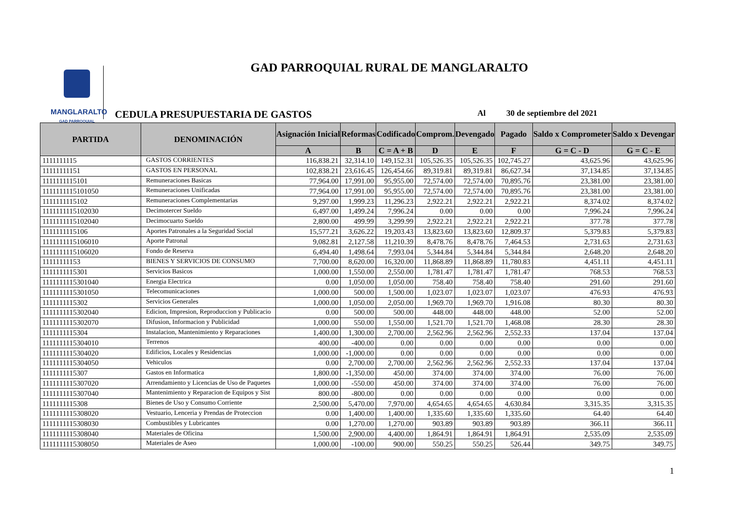MANGLARALTO
GAD PARROQUIAL
GAD PARROQUIAL RURAL DE MANGLARALTO
CEDULA PRESUPUESTARIA DE GASTOS
Al 30 de septiembre del 2021
| PARTIDA | DENOMINACIÓN | Asignación Inicial | Reformas | Codificado | Comprom. | Devengado | Pagado | Saldo x Comprometer | Saldo x Devengar |
| --- | --- | --- | --- | --- | --- | --- | --- | --- | --- |
| | | A | B | C = A + B | D | E | F | G = C - D | G = C - E |
| 1111111115 | GASTOS CORRIENTES | 116,838.21 | 32,314.10 | 149,152.31 | 105,526.35 | 105,526.35 | 102,745.27 | 43,625.96 | 43,625.96 |
| 11111111151 | GASTOS EN PERSONAL | 102,838.21 | 23,616.45 | 126,454.66 | 89,319.81 | 89,319.81 | 86,627.34 | 37,134.85 | 37,134.85 |
| 1111111115101 | Remuneraciones Basicas | 77,964.00 | 17,991.00 | 95,955.00 | 72,574.00 | 72,574.00 | 70,895.76 | 23,381.00 | 23,381.00 |
| 1111111115101050 | Remuneraciones Unificadas | 77,964.00 | 17,991.00 | 95,955.00 | 72,574.00 | 72,574.00 | 70,895.76 | 23,381.00 | 23,381.00 |
| 1111111115102 | Remuneraciones Complementarias | 9,297.00 | 1,999.23 | 11,296.23 | 2,922.21 | 2,922.21 | 2,922.21 | 8,374.02 | 8,374.02 |
| 1111111115102030 | Decimotercer Sueldo | 6,497.00 | 1,499.24 | 7,996.24 | 0.00 | 0.00 | 0.00 | 7,996.24 | 7,996.24 |
| 1111111115102040 | Decimocuarto Sueldo | 2,800.00 | 499.99 | 3,299.99 | 2,922.21 | 2,922.21 | 2,922.21 | 377.78 | 377.78 |
| 1111111115106 | Aportes Patronales a la Seguridad Social | 15,577.21 | 3,626.22 | 19,203.43 | 13,823.60 | 13,823.60 | 12,809.37 | 5,379.83 | 5,379.83 |
| 1111111115106010 | Aporte Patronal | 9,082.81 | 2,127.58 | 11,210.39 | 8,478.76 | 8,478.76 | 7,464.53 | 2,731.63 | 2,731.63 |
| 1111111115106020 | Fondo de Reserva | 6,494.40 | 1,498.64 | 7,993.04 | 5,344.84 | 5,344.84 | 5,344.84 | 2,648.20 | 2,648.20 |
| 11111111153 | BIENES Y SERVICIOS DE CONSUMO | 7,700.00 | 8,620.00 | 16,320.00 | 11,868.89 | 11,868.89 | 11,780.83 | 4,451.11 | 4,451.11 |
| 1111111115301 | Servicios Basicos | 1,000.00 | 1,550.00 | 2,550.00 | 1,781.47 | 1,781.47 | 1,781.47 | 768.53 | 768.53 |
| 1111111115301040 | Energia Electrica | 0.00 | 1,050.00 | 1,050.00 | 758.40 | 758.40 | 758.40 | 291.60 | 291.60 |
| 1111111115301050 | Telecomunicaciones | 1,000.00 | 500.00 | 1,500.00 | 1,023.07 | 1,023.07 | 1,023.07 | 476.93 | 476.93 |
| 1111111115302 | Servicios Generales | 1,000.00 | 1,050.00 | 2,050.00 | 1,969.70 | 1,969.70 | 1,916.08 | 80.30 | 80.30 |
| 1111111115302040 | Edicion, Impresion, Reproduccion y Publicacio | 0.00 | 500.00 | 500.00 | 448.00 | 448.00 | 448.00 | 52.00 | 52.00 |
| 1111111115302070 | Difusion, Informacion y Publicidad | 1,000.00 | 550.00 | 1,550.00 | 1,521.70 | 1,521.70 | 1,468.08 | 28.30 | 28.30 |
| 1111111115304 | Instalacion, Mantenimiento y Reparaciones | 1,400.00 | 1,300.00 | 2,700.00 | 2,562.96 | 2,562.96 | 2,552.33 | 137.04 | 137.04 |
| 1111111115304010 | Terrenos | 400.00 | -400.00 | 0.00 | 0.00 | 0.00 | 0.00 | 0.00 | 0.00 |
| 1111111115304020 | Edificios, Locales y Residencias | 1,000.00 | -1,000.00 | 0.00 | 0.00 | 0.00 | 0.00 | 0.00 | 0.00 |
| 1111111115304050 | Vehiculos | 0.00 | 2,700.00 | 2,700.00 | 2,562.96 | 2,562.96 | 2,552.33 | 137.04 | 137.04 |
| 1111111115307 | Gastos en Informatica | 1,800.00 | -1,350.00 | 450.00 | 374.00 | 374.00 | 374.00 | 76.00 | 76.00 |
| 1111111115307020 | Arrendamiento y Licencias de Uso de Paquetes | 1,000.00 | -550.00 | 450.00 | 374.00 | 374.00 | 374.00 | 76.00 | 76.00 |
| 1111111115307040 | Mantenimiento y Reparacion de Equipos y Sist | 800.00 | -800.00 | 0.00 | 0.00 | 0.00 | 0.00 | 0.00 | 0.00 |
| 1111111115308 | Bienes de Uso y Consumo Corriente | 2,500.00 | 5,470.00 | 7,970.00 | 4,654.65 | 4,654.65 | 4,630.84 | 3,315.35 | 3,315.35 |
| 1111111115308020 | Vestuario, Lenceria y Prendas de Proteccion | 0.00 | 1,400.00 | 1,400.00 | 1,335.60 | 1,335.60 | 1,335.60 | 64.40 | 64.40 |
| 1111111115308030 | Combustibles y Lubricantes | 0.00 | 1,270.00 | 1,270.00 | 903.89 | 903.89 | 903.89 | 366.11 | 366.11 |
| 1111111115308040 | Materiales de Oficina | 1,500.00 | 2,900.00 | 4,400.00 | 1,864.91 | 1,864.91 | 1,864.91 | 2,535.09 | 2,535.09 |
| 1111111115308050 | Materiales de Aseo | 1,000.00 | -100.00 | 900.00 | 550.25 | 550.25 | 526.44 | 349.75 | 349.75 |
1